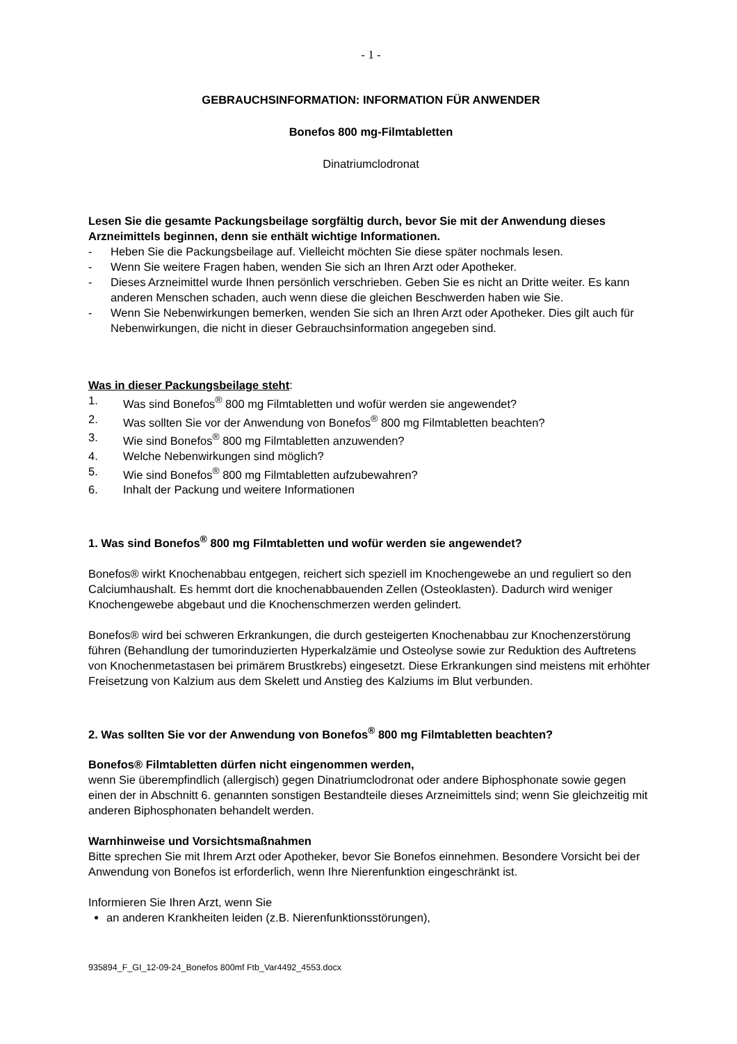- 1 -
GEBRAUCHSINFORMATION: INFORMATION FÜR ANWENDER
Bonefos 800 mg-Filmtabletten
Dinatriumclodronat
Lesen Sie die gesamte Packungsbeilage sorgfältig durch, bevor Sie mit der Anwendung dieses Arzneimittels beginnen, denn sie enthält wichtige Informationen.
- Heben Sie die Packungsbeilage auf. Vielleicht möchten Sie diese später nochmals lesen.
- Wenn Sie weitere Fragen haben, wenden Sie sich an Ihren Arzt oder Apotheker.
- Dieses Arzneimittel wurde Ihnen persönlich verschrieben. Geben Sie es nicht an Dritte weiter. Es kann anderen Menschen schaden, auch wenn diese die gleichen Beschwerden haben wie Sie.
- Wenn Sie Nebenwirkungen bemerken, wenden Sie sich an Ihren Arzt oder Apotheker. Dies gilt auch für Nebenwirkungen, die nicht in dieser Gebrauchsinformation angegeben sind.
Was in dieser Packungsbeilage steht:
1. Was sind Bonefos<sup>®</sup> 800 mg Filmtabletten und wofür werden sie angewendet?
2. Was sollten Sie vor der Anwendung von Bonefos<sup>®</sup> 800 mg Filmtabletten beachten?
3. Wie sind Bonefos<sup>®</sup> 800 mg Filmtabletten anzuwenden?
4. Welche Nebenwirkungen sind möglich?
5. Wie sind Bonefos<sup>®</sup> 800 mg Filmtabletten aufzubewahren?
6. Inhalt der Packung und weitere Informationen
1. Was sind Bonefos<sup>®</sup> 800 mg Filmtabletten und wofür werden sie angewendet?
Bonefos® wirkt Knochenabbau entgegen, reichert sich speziell im Knochengewebe an und reguliert so den Calciumhaushalt. Es hemmt dort die knochenabbauenden Zellen (Osteoklasten). Dadurch wird weniger Knochengewebe abgebaut und die Knochenschmerzen werden gelindert.
Bonefos® wird bei schweren Erkrankungen, die durch gesteigerten Knochenabbau zur Knochenzerstörung führen (Behandlung der tumorinduzierten Hyperkalzämie und Osteolyse sowie zur Reduktion des Auftretens von Knochenmetastasen bei primärem Brustkrebs) eingesetzt. Diese Erkrankungen sind meistens mit erhöhter Freisetzung von Kalzium aus dem Skelett und Anstieg des Kalziums im Blut verbunden.
2. Was sollten Sie vor der Anwendung von Bonefos<sup>®</sup> 800 mg Filmtabletten beachten?
Bonefos® Filmtabletten dürfen nicht eingenommen werden,
wenn Sie überempfindlich (allergisch) gegen Dinatriumclodronat oder andere Biphosphonate sowie gegen einen der in Abschnitt 6. genannten sonstigen Bestandteile dieses Arzneimittels sind; wenn Sie gleichzeitig mit anderen Biphosphonaten behandelt werden.
Warnhinweise und Vorsichtsmaßnahmen
Bitte sprechen Sie mit Ihrem Arzt oder Apotheker, bevor Sie Bonefos einnehmen. Besondere Vorsicht bei der Anwendung von Bonefos ist erforderlich, wenn Ihre Nierenfunktion eingeschränkt ist.
Informieren Sie Ihren Arzt, wenn Sie
an anderen Krankheiten leiden (z.B. Nierenfunktionsstörungen),
935894_F_GI_12-09-24_Bonefos 800mf Ftb_Var4492_4553.docx